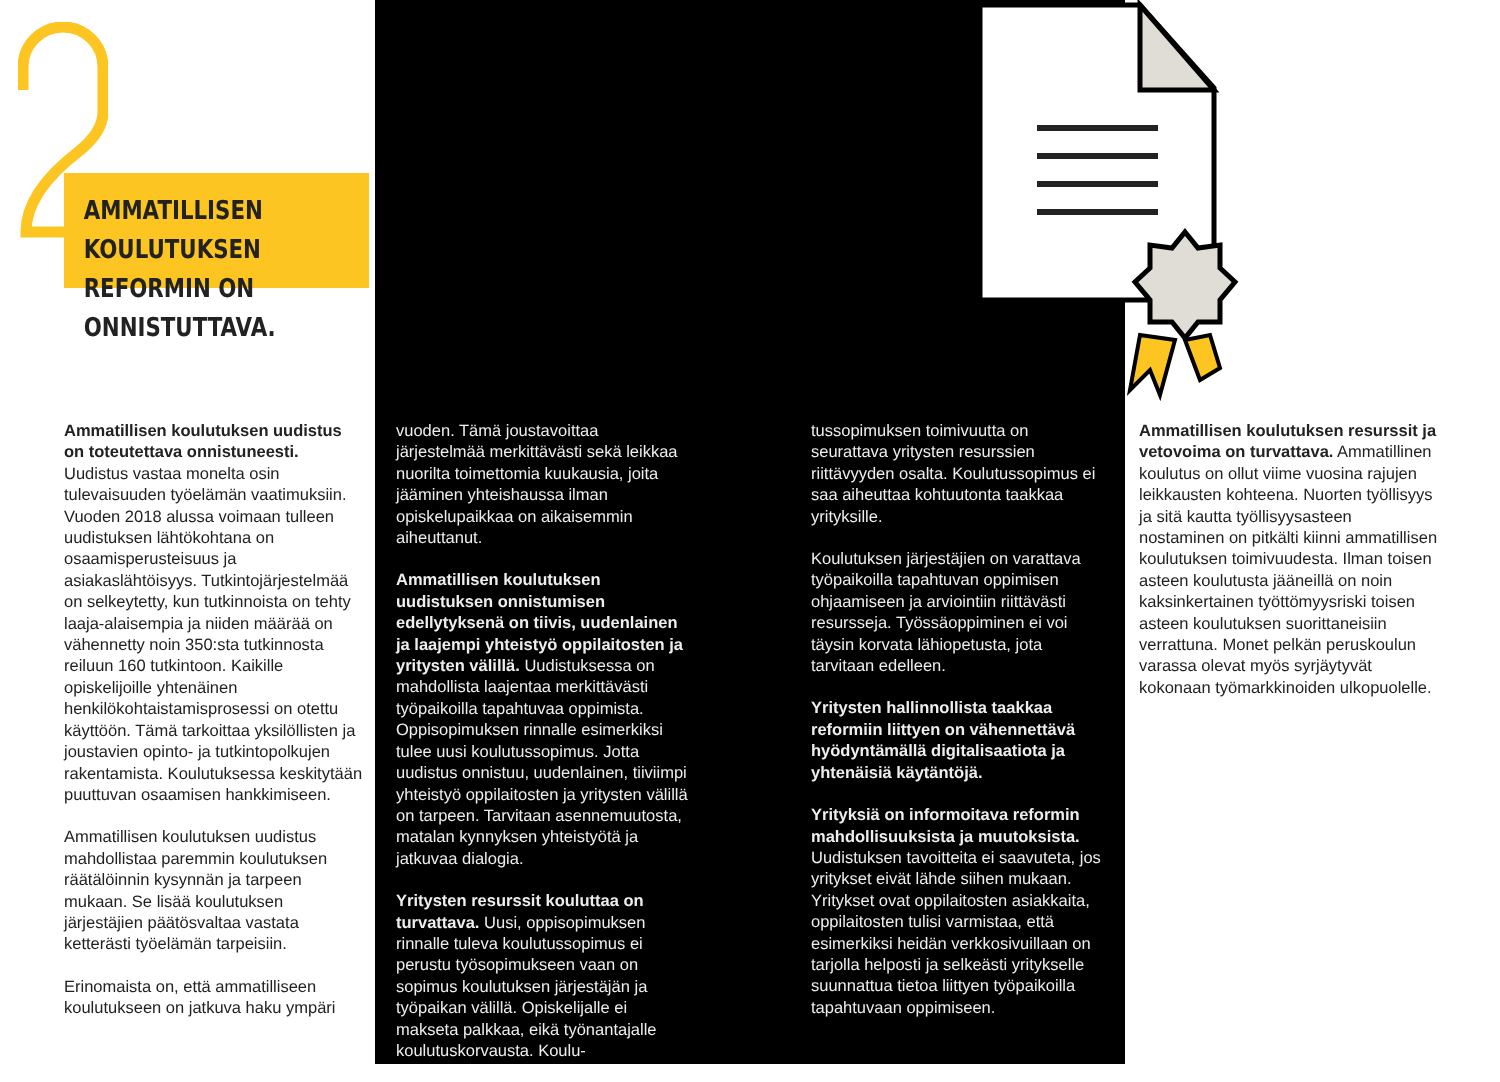AMMATILLISEN KOULUTUKSEN
REFORMIN ON ONNISTUTTAVA.
Ammatillisen koulutuksen uudistus on toteutettava onnistuneesti. Uudistus vastaa monelta osin tulevaisuuden työelämän vaatimuksiin. Vuoden 2018 alussa voimaan tulleen uudistuksen lähtökohtana on osaamisperusteisuus ja asiakaslähtöisyys. Tutkintojärjestelmää on selkeytetty, kun tutkinnoista on tehty laaja-alaisempia ja niiden määrää on vähennetty noin 350:sta tutkinnosta reiluun 160 tutkintoon. Kaikille opiskelijoille yhtenäinen henkilökohtaistamisprosessi on otettu käyttöön. Tämä tarkoittaa yksilöllisten ja joustavien opinto- ja tutkintopolkujen rakentamista. Koulutuksessa keskitytään puuttuvan osaamisen hankkimiseen.
Ammatillisen koulutuksen uudistus mahdollistaa paremmin koulutuksen räätälöinnin kysynnän ja tarpeen mukaan. Se lisää koulutuksen järjestäjien päätösvaltaa vastata ketterästi työelämän tarpeisiin.
Erinomaista on, että ammatilliseen koulutukseen on jatkuva haku ympäri
vuoden. Tämä joustavoittaa järjestelmää merkittävästi sekä leikkaa nuorilta toimettomia kuukausia, joita jääminen yhteishaussa ilman opiskelupaikkaa on aikaisemmin aiheuttanut.
Ammatillisen koulutuksen uudistuksen onnistumisen edellytyksenä on tiivis, uudenlainen ja laajempi yhteistyö oppilaitosten ja yritysten välillä. Uudistuksessa on mahdollista laajentaa merkittävästi työpaikoilla tapahtuvaa oppimista. Oppisopimuksen rinnalle esimerkiksi tulee uusi koulutussopimus. Jotta uudistus onnistuu, uudenlainen, tiiviimpi yhteistyö oppilaitosten ja yritysten välillä on tarpeen. Tarvitaan asennemuutosta, matalan kynnyksen yhteistyötä ja jatkuvaa dialogia.
Yritysten resurssit kouluttaa on turvattava. Uusi, oppisopimuksen rinnalle tuleva koulutussopimus ei perustu työsopimukseen vaan on sopimus koulutuksen järjestäjän ja työpaikan välillä. Opiskelijalle ei makseta palkkaa, eikä työnantajalle koulutuskorvausta. Koulu-
tussopimuksen toimivuutta on seurattava yritysten resurssien riittävyyden osalta. Koulutussopimus ei saa aiheuttaa kohtuutonta taakkaa yrityksille.
Koulutuksen järjestäjien on varattava työpaikoilla tapahtuvan oppimisen ohjaamiseen ja arviointiin riittävästi resursseja. Työssäoppiminen ei voi täysin korvata lähiopetusta, jota tarvitaan edelleen.
Yritysten hallinnollista taakkaa reformiin liittyen on vähennettävä hyödyntämällä digitalisaatiota ja yhtenäisiä käytäntöjä.
Yrityksiä on informoitava reformin mahdollisuuksista ja muutoksista. Uudistuksen tavoitteita ei saavuteta, jos yritykset eivät lähde siihen mukaan. Yritykset ovat oppilaitosten asiakkaita, oppilaitosten tulisi varmistaa, että esimerkiksi heidän verkkosivuillaan on tarjolla helposti ja selkeästi yritykselle suunnattua tietoa liittyen työpaikoilla tapahtuvaan oppimiseen.
Ammatillisen koulutuksen resurssit ja vetovoima on turvattava. Ammatillinen koulutus on ollut viime vuosina rajujen leikkausten kohteena. Nuorten työllisyys ja sitä kautta työllisyysasteen nostaminen on pitkälti kiinni ammatillisen koulutuksen toimivuudesta. Ilman toisen asteen koulutusta jääneillä on noin kaksinkertainen työttömyysriski toisen asteen koulutuksen suorittaneisiin verrattuna. Monet pelkän peruskoulun varassa olevat myös syrjäytyvät kokonaan työmarkkinoiden ulkopuolelle.